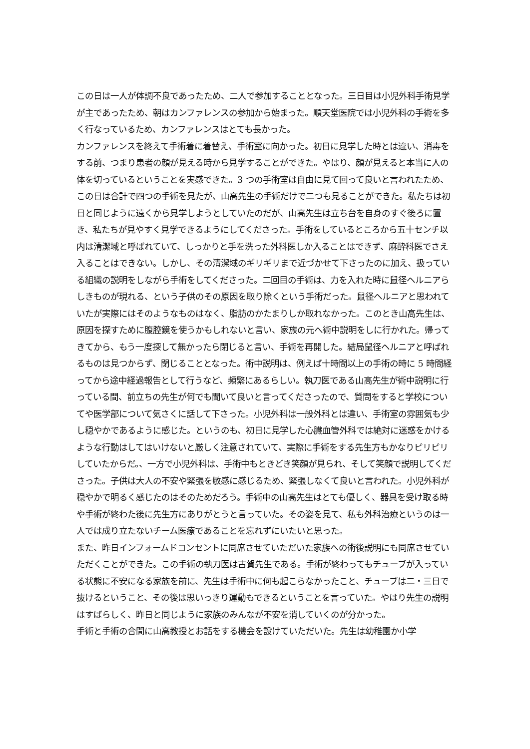この日は一人が体調不良であったため、二人で参加することとなった。三日目は小児外科手術見学が主であったため、朝はカンファレンスの参加から始まった。順天堂医院では小児外科の手術を多く行なっているため、カンファレンスはとても長かった。
カンファレンスを終えて手術着に着替え、手術室に向かった。初日に見学した時とは違い、消毒をする前、つまり患者の顔が見える時から見学することができた。やはり、顔が見えると本当に人の体を切っているということを実感できた。3 つの手術室は自由に見て回って良いと言われたため、この日は合計で四つの手術を見たが、山高先生の手術だけで二つも見ることができた。私たちは初日と同じように遠くから見学しようとしていたのだが、山高先生は立ち台を自身のすぐ後ろに置き、私たちが見やすく見学できるようにしてくださった。手術をしているところから五十センチ以内は清潔域と呼ばれていて、しっかりと手を洗った外科医しか入ることはできず、麻酔科医でさえ入ることはできない。しかし、その清潔域のギリギリまで近づかせて下さったのに加え、扱っている組織の説明をしながら手術をしてくださった。二回目の手術は、力を入れた時に鼠径ヘルニアらしきものが現れる、という子供のその原因を取り除くという手術だった。鼠径ヘルニアと思われていたが実際にはそのようなものはなく、脂肪のかたまりしか取れなかった。このとき山高先生は、原因を探すために腹腔鏡を使うかもしれないと言い、家族の元へ術中説明をしに行かれた。帰ってきてから、もう一度探して無かったら閉じると言い、手術を再開した。結局鼠径ヘルニアと呼ばれるものは見つからず、閉じることとなった。術中説明は、例えば十時間以上の手術の時に 5 時間経ってから途中経過報告として行うなど、頻繁にあるらしい。執刀医である山高先生が術中説明に行っている間、前立ちの先生が何でも聞いて良いと言ってくださったので、質問をすると学校についてや医学部について気さくに話して下さった。小児外科は一般外科とは違い、手術室の雰囲気も少し穏やかであるように感じた。というのも、初日に見学した心臓血管外科では絶対に迷惑をかけるような行動はしてはいけないと厳しく注意されていて、実際に手術をする先生方もかなりピリピリしていたからだ。、一方で小児外科は、手術中もときどき笑顔が見られ、そして笑顔で説明してくださった。子供は大人の不安や緊張を敏感に感じるため、緊張しなくて良いと言われた。小児外科が穏やかで明るく感じたのはそのためだろう。手術中の山高先生はとても優しく、器具を受け取る時や手術が終わた後に先生方にありがとうと言っていた。その姿を見て、私も外科治療というのは一人では成り立たないチーム医療であることを忘れずにいたいと思った。
また、昨日インフォームドコンセントに同席させていただいた家族への術後説明にも同席させていただくことができた。この手術の執刀医は古賀先生である。手術が終わってもチューブが入っている状態に不安になる家族を前に、先生は手術中に何も起こらなかったこと、チューブは二・三日で抜けるということ、その後は思いっきり運動もできるということを言っていた。やはり先生の説明はすばらしく、昨日と同じように家族のみんなが不安を消していくのが分かった。
手術と手術の合間に山高教授とお話をする機会を設けていただいた。先生は幼稚園か小学